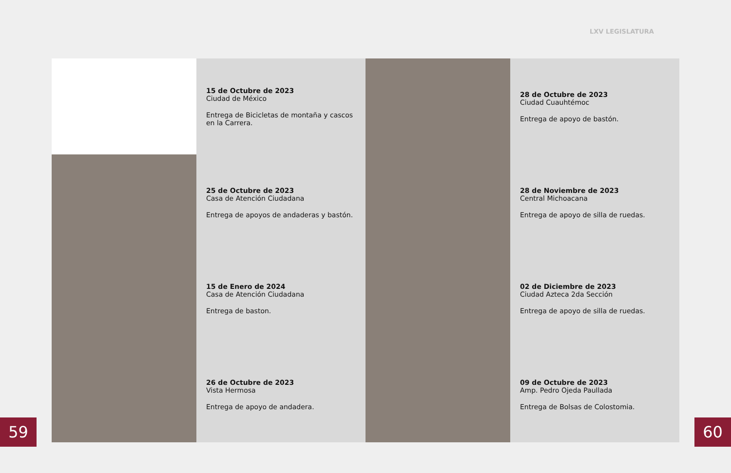LXV LEGISLATURA
15 de Octubre de 2023
Ciudad de México
Entrega de Bicicletas de montaña y cascos en la Carrera.
28 de Octubre de 2023
Ciudad Cuauhtémoc
Entrega de apoyo de bastón.
25 de Octubre de 2023
Casa de Atención Ciudadana
Entrega de apoyos de andaderas y bastón.
28 de Noviembre de 2023
Central Michoacana
Entrega de apoyo de silla de ruedas.
15 de Enero de 2024
Casa de Atención Ciudadana
Entrega de baston.
02 de Diciembre de 2023
Ciudad Azteca 2da Sección
Entrega de apoyo de silla de ruedas.
26 de Octubre de 2023
Vista Hermosa
Entrega de apoyo de andadera.
09 de Octubre de 2023
Amp. Pedro Ojeda Paullada
Entrega de Bolsas de Colostomia.
59 60